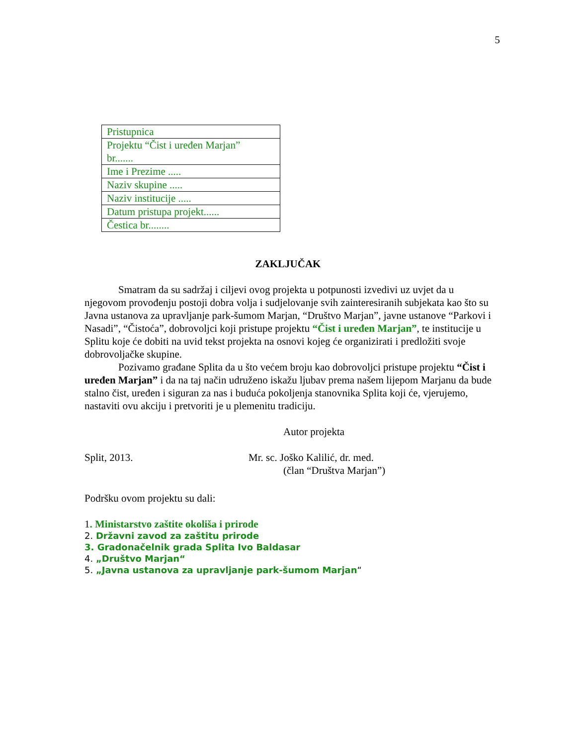5
| Pristupnica |
| Projektu “Čist i uređen Marjan” br....... |
| Ime i Prezime ..... |
| Naziv skupine ..... |
| Naziv institucije ..... |
| Datum pristupa projekt...... |
| Čestica br........ |
ZAKLJUČAK
Smatram da su sadržaj i ciljevi ovog projekta u potpunosti izvedivi uz uvjet da u njegovom provođenju postoji dobra volja i sudjelovanje svih zainteresiranih subjekata kao što su Javna ustanova za upravljanje park-šumom Marjan, “Društvo Marjan”, javne ustanove “Parkovi i Nasadi”, “Čistoća”, dobrovoljci koji pristupe projektu “Čist i uređen Marjan”, te institucije u Splitu koje će dobiti na uvid tekst projekta na osnovi kojeg će organizirati i predložiti svoje dobrovoljačke skupine.
Pozivamo građane Splita da u što većem broju kao dobrovoljci pristupe projektu “Čist i uređen Marjan” i da na taj način udruženo iskažu ljubav prema našem lijepom Marjanu da bude stalno čist, uređen i siguran za nas i buduća pokoljenja stanovnika Splita koji će, vjerujemo, nastaviti ovu akciju i pretvoriti je u plemenitu tradiciju.
Autor projekta
Split, 2013. Mr. sc. Joško Kalilić, dr. med.
(član “Društva Marjan”)
Podršku ovom projektu su dali:
1. Ministarstvo zaštite okoliša i prirode
2. Državni zavod za zaštitu prirode
3. Gradonačelnik grada Splita Ivo Baldasar
4. „Društvo Marjan“
5. „Javna ustanova za upravljanje park-šumom Marjan“